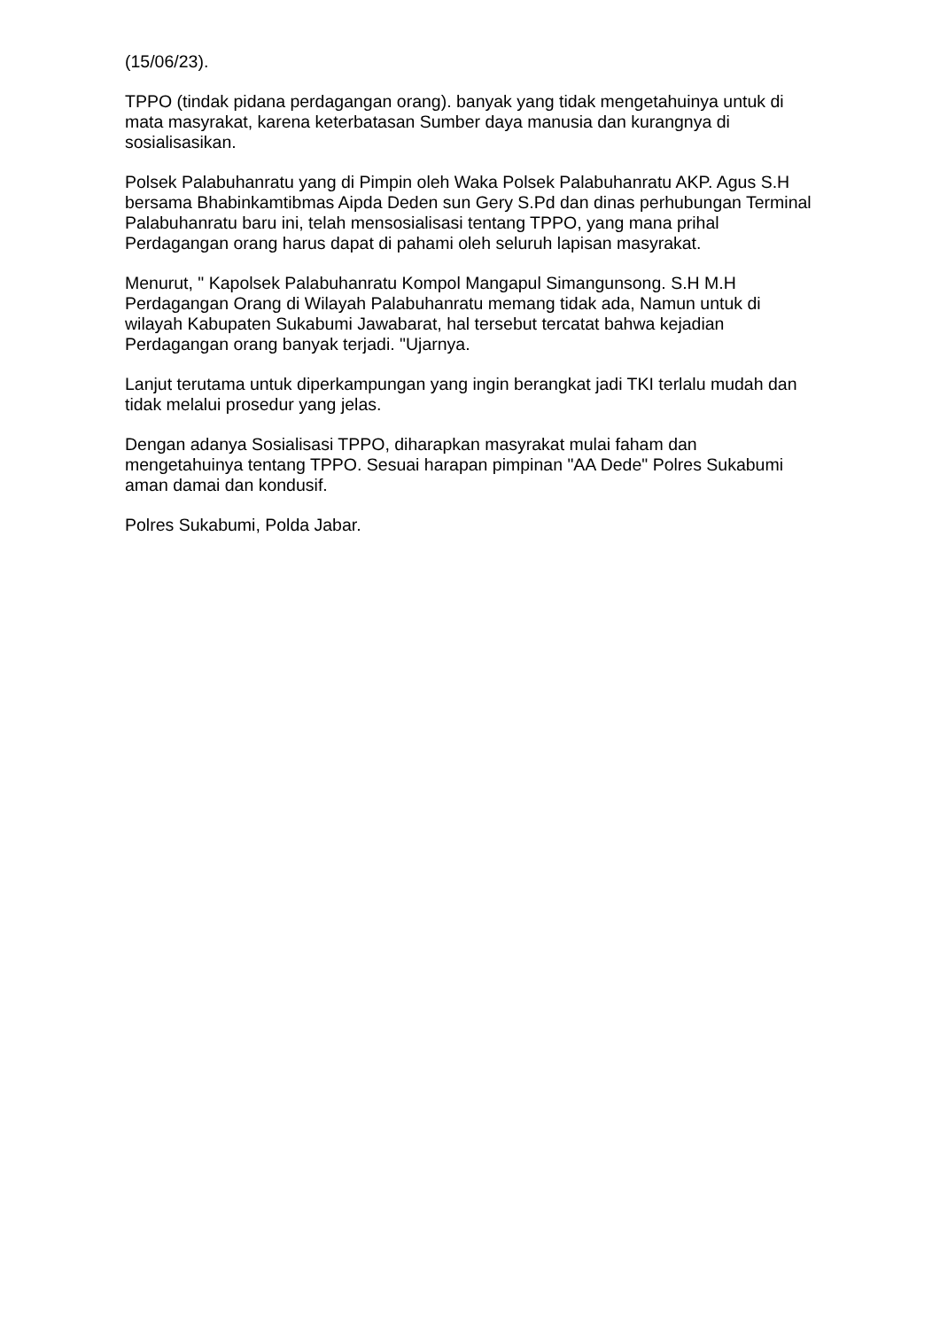(15/06/23).
TPPO (tindak pidana perdagangan orang). banyak yang tidak mengetahuinya untuk di mata masyrakat, karena keterbatasan Sumber daya manusia dan kurangnya di sosialisasikan.
Polsek Palabuhanratu yang di Pimpin oleh Waka Polsek Palabuhanratu AKP. Agus S.H bersama Bhabinkamtibmas Aipda Deden sun Gery S.Pd dan dinas perhubungan Terminal Palabuhanratu baru ini, telah mensosialisasi tentang TPPO, yang mana prihal Perdagangan orang harus dapat di pahami oleh seluruh lapisan masyrakat.
Menurut, " Kapolsek Palabuhanratu Kompol Mangapul Simangunsong. S.H M.H Perdagangan Orang di Wilayah Palabuhanratu memang tidak ada, Namun untuk di wilayah Kabupaten Sukabumi Jawabarat, hal tersebut tercatat bahwa kejadian Perdagangan orang banyak terjadi. "Ujarnya.
Lanjut terutama untuk diperkampungan yang ingin berangkat jadi TKI terlalu mudah dan tidak melalui prosedur yang jelas.
Dengan adanya Sosialisasi TPPO, diharapkan masyrakat mulai faham dan mengetahuinya tentang TPPO. Sesuai harapan pimpinan "AA Dede" Polres Sukabumi aman damai dan kondusif.
Polres Sukabumi, Polda Jabar.